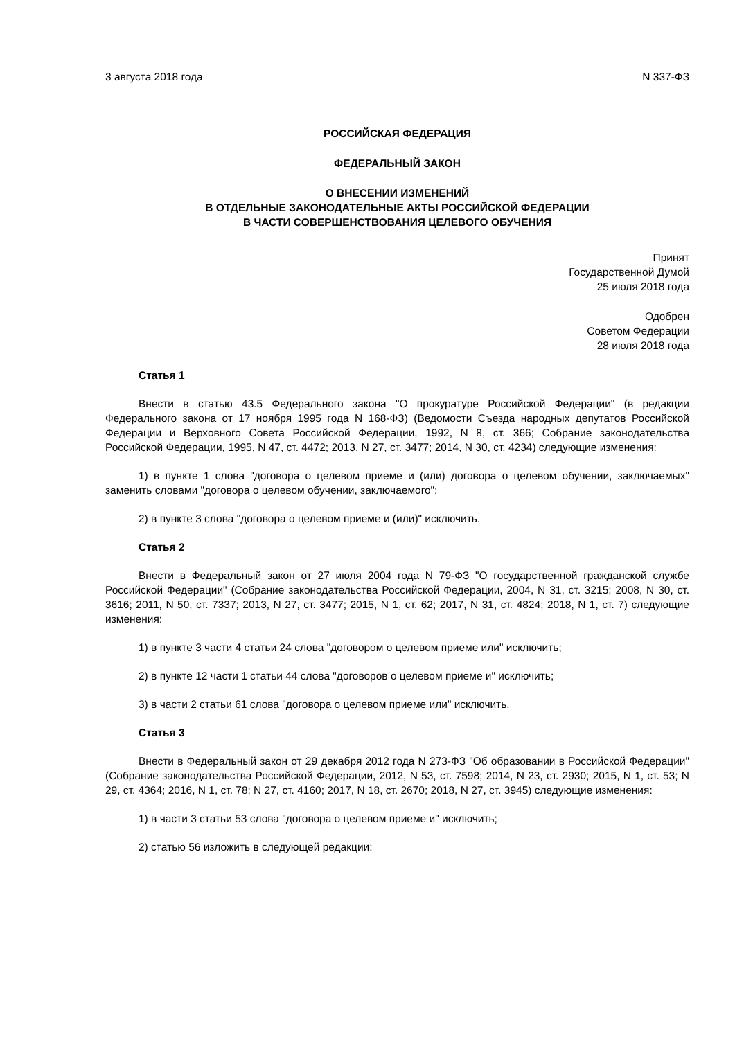3 августа 2018 года N 337-ФЗ
РОССИЙСКАЯ ФЕДЕРАЦИЯ
ФЕДЕРАЛЬНЫЙ ЗАКОН
О ВНЕСЕНИИ ИЗМЕНЕНИЙ
В ОТДЕЛЬНЫЕ ЗАКОНОДАТЕЛЬНЫЕ АКТЫ РОССИЙСКОЙ ФЕДЕРАЦИИ
В ЧАСТИ СОВЕРШЕНСТВОВАНИЯ ЦЕЛЕВОГО ОБУЧЕНИЯ
Принят
Государственной Думой
25 июля 2018 года
Одобрен
Советом Федерации
28 июля 2018 года
Статья 1
Внести в статью 43.5 Федерального закона "О прокуратуре Российской Федерации" (в редакции Федерального закона от 17 ноября 1995 года N 168-ФЗ) (Ведомости Съезда народных депутатов Российской Федерации и Верховного Совета Российской Федерации, 1992, N 8, ст. 366; Собрание законодательства Российской Федерации, 1995, N 47, ст. 4472; 2013, N 27, ст. 3477; 2014, N 30, ст. 4234) следующие изменения:
1) в пункте 1 слова "договора о целевом приеме и (или) договора о целевом обучении, заключаемых" заменить словами "договора о целевом обучении, заключаемого";
2) в пункте 3 слова "договора о целевом приеме и (или)" исключить.
Статья 2
Внести в Федеральный закон от 27 июля 2004 года N 79-ФЗ "О государственной гражданской службе Российской Федерации" (Собрание законодательства Российской Федерации, 2004, N 31, ст. 3215; 2008, N 30, ст. 3616; 2011, N 50, ст. 7337; 2013, N 27, ст. 3477; 2015, N 1, ст. 62; 2017, N 31, ст. 4824; 2018, N 1, ст. 7) следующие изменения:
1) в пункте 3 части 4 статьи 24 слова "договором о целевом приеме или" исключить;
2) в пункте 12 части 1 статьи 44 слова "договоров о целевом приеме и" исключить;
3) в части 2 статьи 61 слова "договора о целевом приеме или" исключить.
Статья 3
Внести в Федеральный закон от 29 декабря 2012 года N 273-ФЗ "Об образовании в Российской Федерации" (Собрание законодательства Российской Федерации, 2012, N 53, ст. 7598; 2014, N 23, ст. 2930; 2015, N 1, ст. 53; N 29, ст. 4364; 2016, N 1, ст. 78; N 27, ст. 4160; 2017, N 18, ст. 2670; 2018, N 27, ст. 3945) следующие изменения:
1) в части 3 статьи 53 слова "договора о целевом приеме и" исключить;
2) статью 56 изложить в следующей редакции: